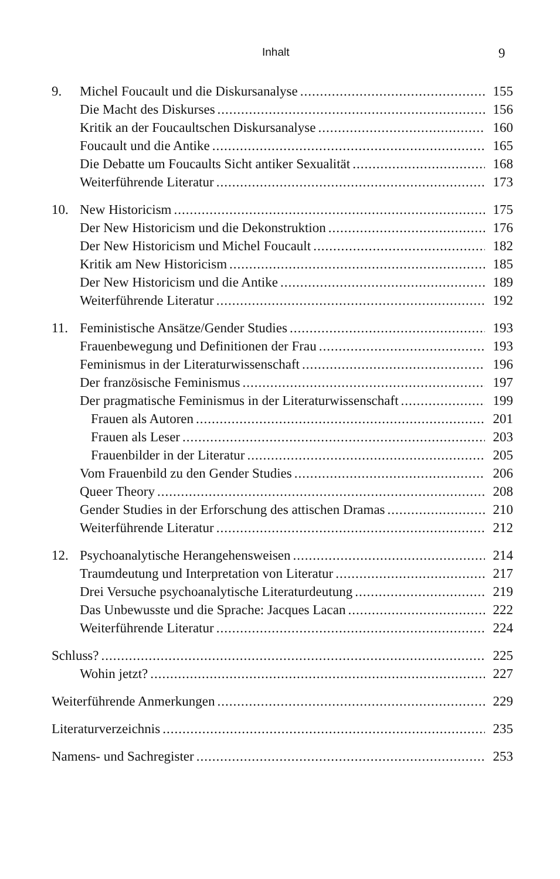Inhalt 9
9. Michel Foucault und die Diskursanalyse 155
Die Macht des Diskurses 156
Kritik an der Foucaultschen Diskursanalyse 160
Foucault und die Antike 165
Die Debatte um Foucaults Sicht antiker Sexualität 168
Weiterführende Literatur 173
10. New Historicism 175
Der New Historicism und die Dekonstruktion 176
Der New Historicism und Michel Foucault 182
Kritik am New Historicism 185
Der New Historicism und die Antike 189
Weiterführende Literatur 192
11. Feministische Ansätze/Gender Studies 193
Frauenbewegung und Definitionen der Frau 193
Feminismus in der Literaturwissenschaft 196
Der französische Feminismus 197
Der pragmatische Feminismus in der Literaturwissenschaft 199
Frauen als Autoren 201
Frauen als Leser 203
Frauenbilder in der Literatur 205
Vom Frauenbild zu den Gender Studies 206
Queer Theory 208
Gender Studies in der Erforschung des attischen Dramas 210
Weiterführende Literatur 212
12. Psychoanalytische Herangehensweisen 214
Traumdeutung und Interpretation von Literatur 217
Drei Versuche psychoanalytische Literaturdeutung 219
Das Unbewusste und die Sprache: Jacques Lacan 222
Weiterführende Literatur 224
Schluss? 225
Wohin jetzt? 227
Weiterführende Anmerkungen 229
Literaturverzeichnis 235
Namens- und Sachregister 253